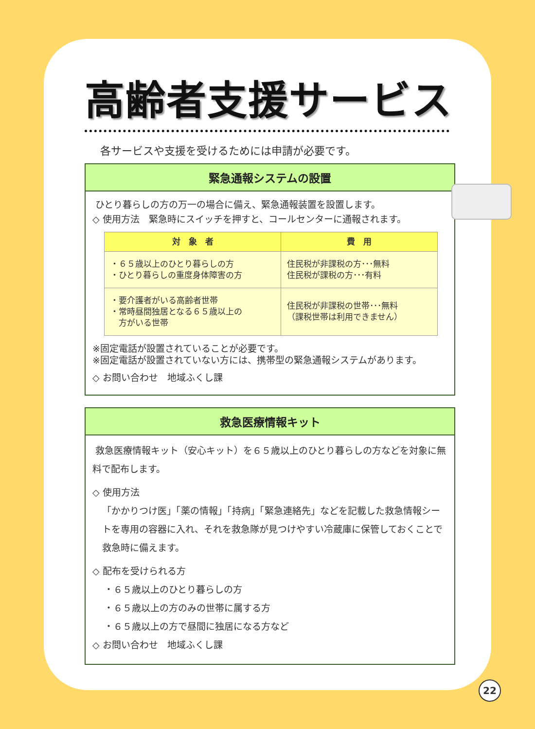高齢者支援サービス
各サービスや支援を受けるためには申請が必要です。
緊急通報システムの設置
ひとり暮らしの方の万一の場合に備え、緊急通報装置を設置します。
◇ 使用方法　緊急時にスイッチを押すと、コールセンターに通報されます。
| 対 象 者 | 費 用 |
| --- | --- |
| ・６５歳以上のひとり暮らしの方 ・ひとり暮らしの重度身体障害の方 | 住民税が非課税の方･･･無料 住民税が課税の方･･･有料 |
| ・要介護者がいる高齢者世帯 ・常時昼間独居となる６５歳以上の 方がいる世帯 | 住民税が非課税の世帯･･･無料 （課税世帯は利用できません） |
※固定電話が設置されていることが必要です。
※固定電話が設置されていない方には、携帯型の緊急通報システムがあります。
◇ お問い合わせ　地域ふくし課
救急医療情報キット
救急医療情報キット（安心キット）を６５歳以上のひとり暮らしの方などを対象に無料で配布します。
◇ 使用方法
「かかりつけ医」「薬の情報」「持病」「緊急連絡先」などを記載した救急情報シートを専用の容器に入れ、それを救急隊が見つけやすい冷蔵庫に保管しておくことで救急時に備えます。
◇ 配布を受けられる方
・６５歳以上のひとり暮らしの方
・６５歳以上の方のみの世帯に属する方
・６５歳以上の方で昼間に独居になる方など
◇ お問い合わせ　地域ふくし課
22